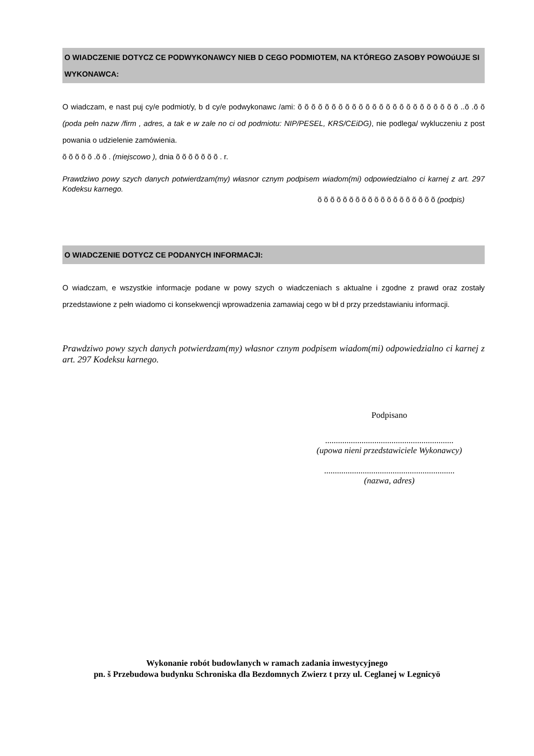O WIADCZENIE DOTYCZ CE PODWYKONAWCY NIEB D CEGO PODMIOTEM, NA KTÓREGO ZASOBY POWOúUJE SI WYKONAWCA:
O wiadczam, e nast puj cy/e podmiot/y, b d cy/e podwykonawc /ami: õ õ õ õ õ õ õ õ õ õ õ õ õ õ õ õ õ õ õ õ õ õ õ õ ..õ .õ õ (poda pełn nazw /firm , adres, a tak e w zale no ci od podmiotu: NIP/PESEL, KRS/CEiDG), nie podlega/ wykluczeniu z post powania o udzielenie zamówienia.
õ õ õ õ õ .õ õ . (miejscowo ), dnia õ õ õ õ õ õ õ . r.
Prawdziwo powy szych danych potwierdzam(my) własnor cznym podpisem wiadom(mi) odpowiedzialno ci karnej z art. 297 Kodeksu karnego.
õ õ õ õ õ õ õ õ õ õ õ õ õ õ õ õ õ õ õ (podpis)
O WIADCZENIE DOTYCZ CE PODANYCH INFORMACJI:
O wiadczam, e wszystkie informacje podane w powy szych o wiadczeniach s aktualne i zgodne z prawd oraz zostały przedstawione z pełn wiadomo ci konsekwencji wprowadzenia zamawiaj cego w bł d przy przedstawianiu informacji.
Prawdziwo powy szych danych potwierdzam(my) własnor cznym podpisem wiadom(mi) odpowiedzialno ci karnej z art. 297 Kodeksu karnego.
Podpisano
............................................................
(upowa nieni przedstawiciele Wykonawcy)
.............................................................
(nazwa, adres)
Wykonanie robót budowlanych w ramach zadania inwestycyjnego
pn. š Przebudowa budynku Schroniska dla Bezdomnych Zwierz t przy ul. Ceglanej w Legnicyö